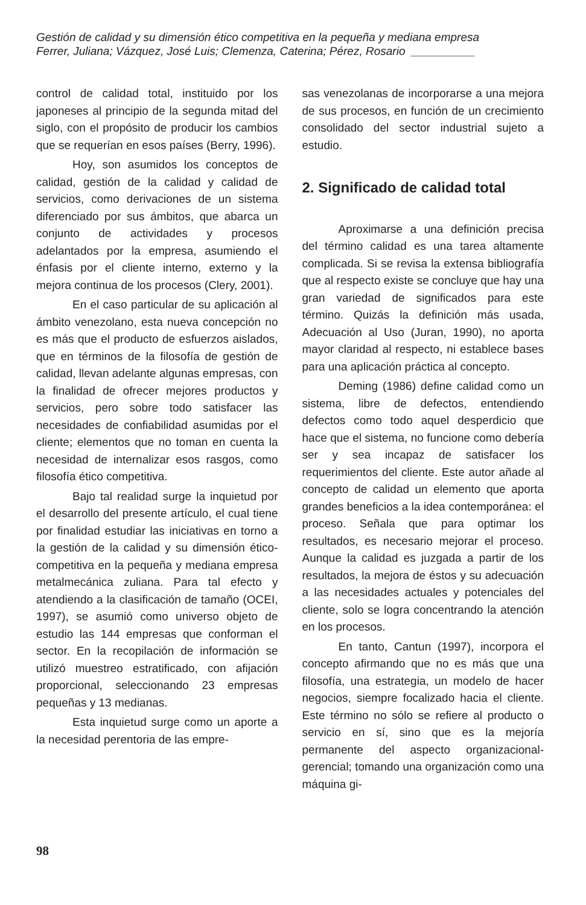Gestión de calidad y su dimensión ético competitiva en la pequeña y mediana empresa
Ferrer, Juliana; Vázquez, José Luis; Clemenza, Caterina; Pérez, Rosario __________
control de calidad total, instituido por los japoneses al principio de la segunda mitad del siglo, con el propósito de producir los cambios que se requerían en esos países (Berry, 1996).
Hoy, son asumidos los conceptos de calidad, gestión de la calidad y calidad de servicios, como derivaciones de un sistema diferenciado por sus ámbitos, que abarca un conjunto de actividades y procesos adelantados por la empresa, asumiendo el énfasis por el cliente interno, externo y la mejora continua de los procesos (Clery, 2001).
En el caso particular de su aplicación al ámbito venezolano, esta nueva concepción no es más que el producto de esfuerzos aislados, que en términos de la filosofía de gestión de calidad, llevan adelante algunas empresas, con la finalidad de ofrecer mejores productos y servicios, pero sobre todo satisfacer las necesidades de confiabilidad asumidas por el cliente; elementos que no toman en cuenta la necesidad de internalizar esos rasgos, como filosofía ético competitiva.
Bajo tal realidad surge la inquietud por el desarrollo del presente artículo, el cual tiene por finalidad estudiar las iniciativas en torno a la gestión de la calidad y su dimensión ético-competitiva en la pequeña y mediana empresa metalmecánica zuliana. Para tal efecto y atendiendo a la clasificación de tamaño (OCEI, 1997), se asumió como universo objeto de estudio las 144 empresas que conforman el sector. En la recopilación de información se utilizó muestreo estratificado, con afijación proporcional, seleccionando 23 empresas pequeñas y 13 medianas.
Esta inquietud surge como un aporte a la necesidad perentoria de las empre-
sas venezolanas de incorporarse a una mejora de sus procesos, en función de un crecimiento consolidado del sector industrial sujeto a estudio.
2. Significado de calidad total
Aproximarse a una definición precisa del término calidad es una tarea altamente complicada. Si se revisa la extensa bibliografía que al respecto existe se concluye que hay una gran variedad de significados para este término. Quizás la definición más usada, Adecuación al Uso (Juran, 1990), no aporta mayor claridad al respecto, ni establece bases para una aplicación práctica al concepto.
Deming (1986) define calidad como un sistema, libre de defectos, entendiendo defectos como todo aquel desperdicio que hace que el sistema, no funcione como debería ser y sea incapaz de satisfacer los requerimientos del cliente. Este autor añade al concepto de calidad un elemento que aporta grandes beneficios a la idea contemporánea: el proceso. Señala que para optimar los resultados, es necesario mejorar el proceso. Aunque la calidad es juzgada a partir de los resultados, la mejora de éstos y su adecuación a las necesidades actuales y potenciales del cliente, solo se logra concentrando la atención en los procesos.
En tanto, Cantun (1997), incorpora el concepto afirmando que no es más que una filosofía, una estrategia, un modelo de hacer negocios, siempre focalizado hacia el cliente. Este término no sólo se refiere al producto o servicio en sí, sino que es la mejoría permanente del aspecto organizacional-gerencial; tomando una organización como una máquina gi-
98